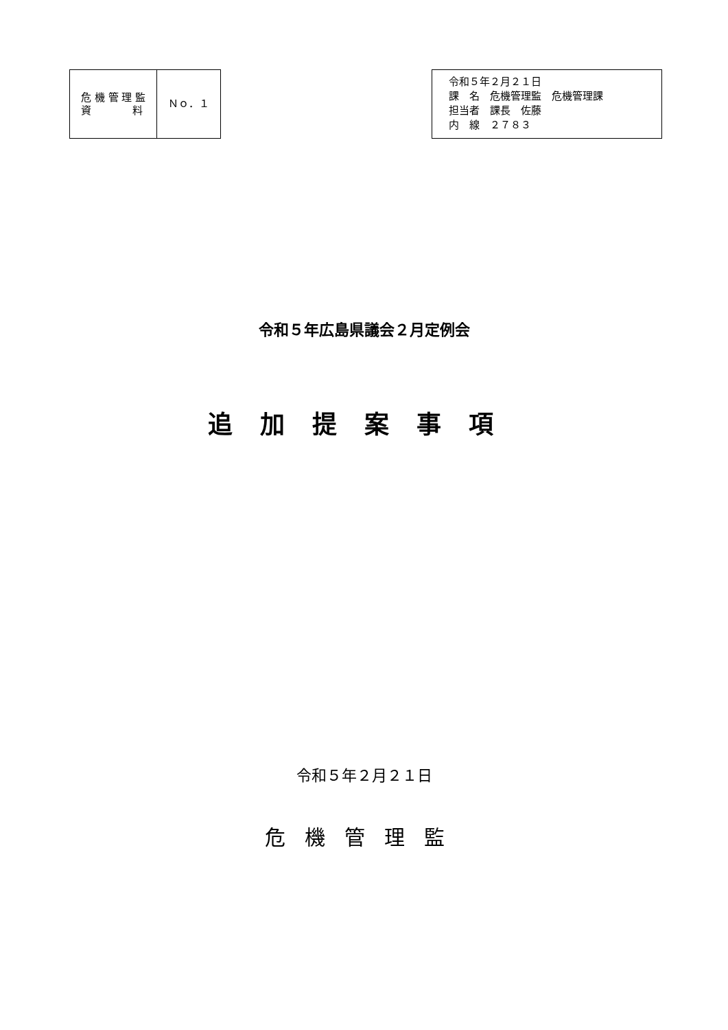| 危 機 管 理 監 資 料 | Ｎｏ．１ |
令和５年２月２１日
課　名　危機管理監　危機管理課
担当者　課長　佐藤
内　線　２７８３
令和５年広島県議会２月定例会
追加提案事項
令和５年２月２１日
危機管理監